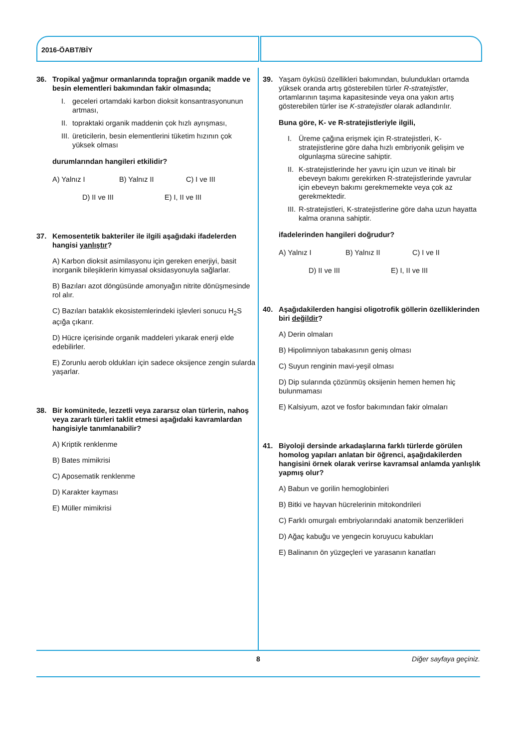2016-ÖABT/BİY
36. Tropikal yağmur ormanlarında toprağın organik madde ve besin elementleri bakımından fakir olmasında;
I. geceleri ortamdaki karbon dioksit konsantrasyonunun artması,
II. topraktaki organik maddenin çok hızlı ayrışması,
III. üreticilerin, besin elementlerini tüketim hızının çok yüksek olması
durumlarından hangileri etkilidir?
A) Yalnız I B) Yalnız II C) I ve III
D) II ve III E) I, II ve III
37. Kemosentetik bakteriler ile ilgili aşağıdaki ifadelerden hangisi yanlıştır?
A) Karbon dioksit asimilasyonu için gereken enerjiyi, basit inorganik bileşiklerin kimyasal oksidasyonuyla sağlarlar.
B) Bazıları azot döngüsünde amonyağın nitrite dönüşmesinde rol alır.
C) Bazıları bataklık ekosistemlerindeki işlevleri sonucu H<sub>2</sub>S açığa çıkarır.
D) Hücre içerisinde organik maddeleri yıkarak enerji elde edebilirler.
E) Zorunlu aerob oldukları için sadece oksijence zengin sularda yaşarlar.
38. Bir komünitede, lezzetli veya zararsız olan türlerin, nahoş veya zararlı türleri taklit etmesi aşağıdaki kavramlardan hangisiyle tanımlanabilir?
A) Kriptik renklenme
B) Bates mimikrisi
C) Aposematik renklenme
D) Karakter kayması
E) Müller mimikrisi
39. Yaşam öyküsü özellikleri bakımından, bulundukları ortamda yüksek oranda artış gösterebilen türler R-stratejistler, ortamlarının taşıma kapasitesinde veya ona yakın artış gösterebilen türler ise K-stratejistler olarak adlandırılır.
Buna göre, K- ve R-stratejistleriyle ilgili,
I. Üreme çağına erişmek için R-stratejistleri, K-stratejistlerine göre daha hızlı embriyonik gelişim ve olgunlaşma sürecine sahiptir.
II. K-stratejistlerinde her yavru için uzun ve itinalı bir ebeveyn bakımı gerekirken R-stratejistlerinde yavrular için ebeveyn bakımı gerekmemekte veya çok az gerekmektedir.
III. R-stratejistleri, K-stratejistlerine göre daha uzun hayatta kalma oranına sahiptir.
ifadelerinden hangileri doğrudur?
A) Yalnız I B) Yalnız II C) I ve II
D) II ve III E) I, II ve III
40. Aşağıdakilerden hangisi oligotrofik göllerin özelliklerinden biri değildir?
A) Derin olmaları
B) Hipolimniyon tabakasının geniş olması
C) Suyun renginin mavi-yeşil olması
D) Dip sularında çözünmüş oksijenin hemen hemen hiç bulunmaması
E) Kalsiyum, azot ve fosfor bakımından fakir olmaları
41. Biyoloji dersinde arkadaşlarına farklı türlerde görülen homolog yapıları anlatan bir öğrenci, aşağıdakilerden hangisini örnek olarak verirse kavramsal anlamda yanlışlık yapmış olur?
A) Babun ve gorilin hemoglobinleri
B) Bitki ve hayvan hücrelerinin mitokondrileri
C) Farklı omurgalı embriyolarındaki anatomik benzerlikleri
D) Ağaç kabuğu ve yengecin koruyucu kabukları
E) Balinanın ön yüzgeçleri ve yarasanın kanatları
8 Diğer sayfaya geçiniz.